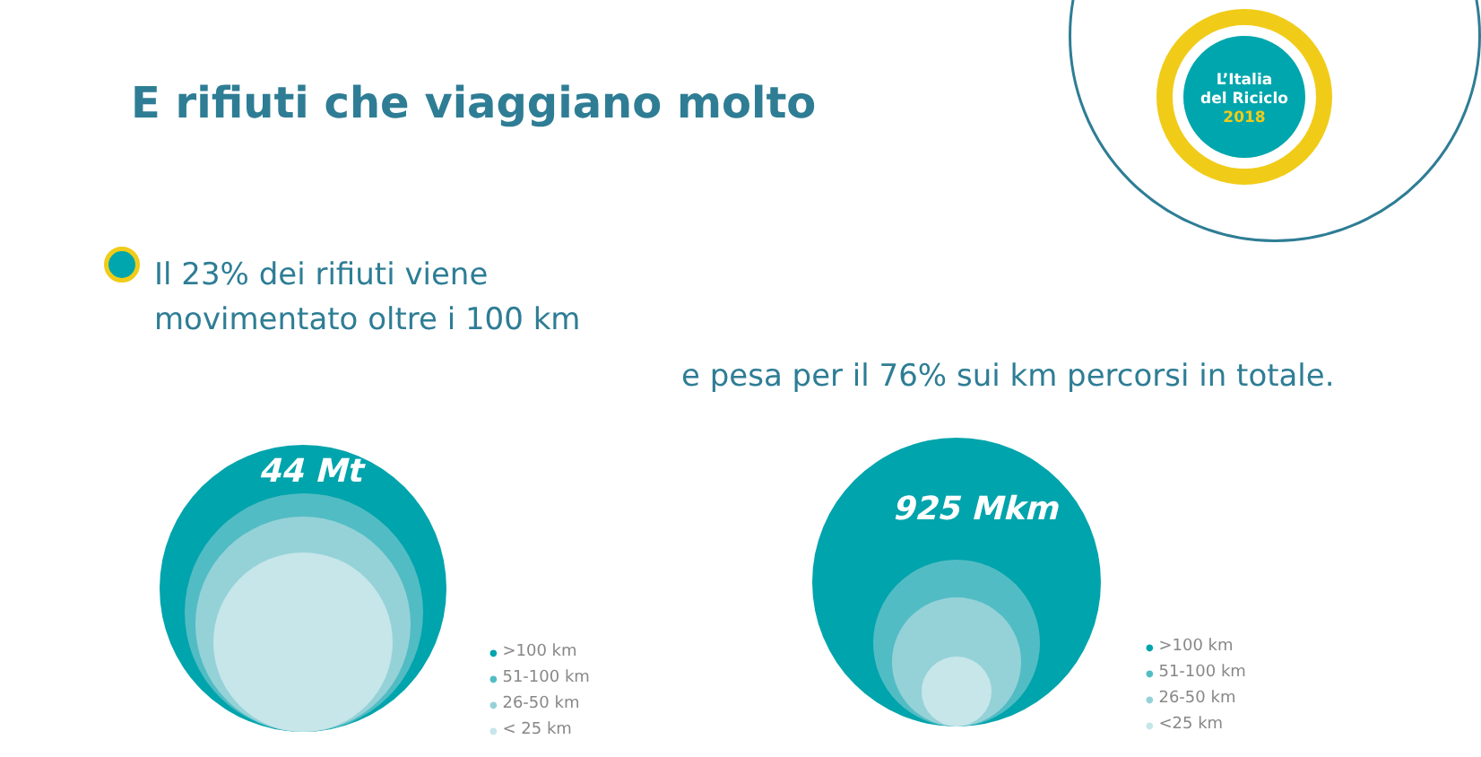L’Italia
del Riciclo
2018
E rifiuti che viaggiano molto
Il 23% dei rifiuti viene
movimentato oltre i 100 km
e pesa per il 76% sui km percorsi in totale.
44 Mt
● >100 km
● 51-100 km
● 26-50 km
● < 25 km
925 Mkm
● >100 km
● 51-100 km
● 26-50 km
● <25 km